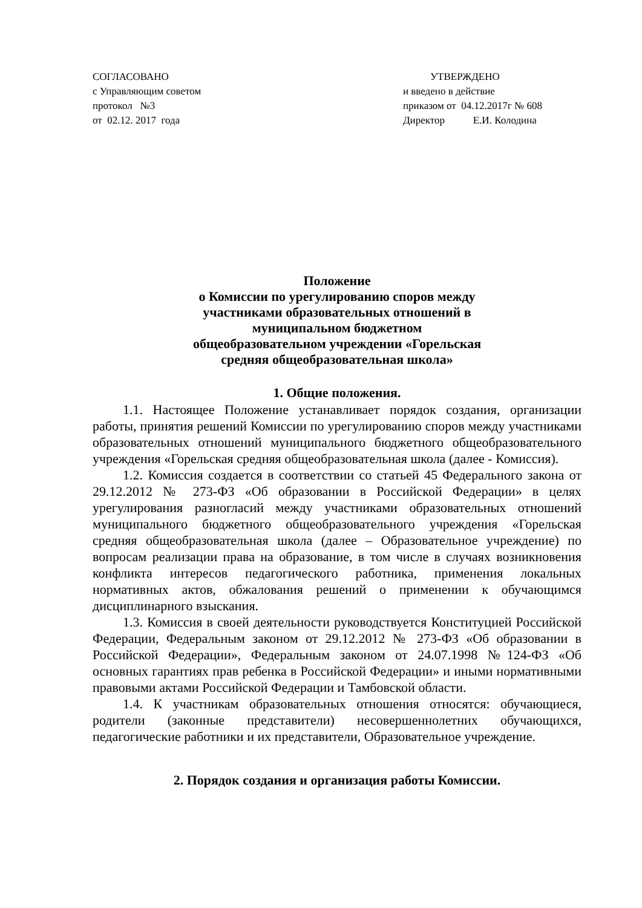СОГЛАСОВАНО
с Управляющим советом
протокол №3
от 02.12. 2017 года
УТВЕРЖДЕНО
и введено в действие
приказом от 04.12.2017г № 608
Директор Е.И. Колодина
Положение
о Комиссии по урегулированию споров между
участниками образовательных отношений в
муниципальном бюджетном
общеобразовательном учреждении «Горельская
средняя общеобразовательная школа»
1. Общие положения.
1.1. Настоящее Положение устанавливает порядок создания, организации работы, принятия решений Комиссии по урегулированию споров между участниками образовательных отношений муниципального бюджетного общеобразовательного учреждения «Горельская средняя общеобразовательная школа (далее - Комиссия).
1.2. Комиссия создается в соответствии со статьей 45 Федерального закона от 29.12.2012 № 273-ФЗ «Об образовании в Российской Федерации» в целях урегулирования разногласий между участниками образовательных отношений муниципального бюджетного общеобразовательного учреждения «Горельская средняя общеобразовательная школа (далее – Образовательное учреждение) по вопросам реализации права на образование, в том числе в случаях возникновения конфликта интересов педагогического работника, применения локальных нормативных актов, обжалования решений о применении к обучающимся дисциплинарного взыскания.
1.3. Комиссия в своей деятельности руководствуется Конституцией Российской Федерации, Федеральным законом от 29.12.2012 № 273-ФЗ «Об образовании в Российской Федерации», Федеральным законом от 24.07.1998 №124-ФЗ «Об основных гарантиях прав ребенка в Российской Федерации» и иными нормативными правовыми актами Российской Федерации и Тамбовской области.
1.4. К участникам образовательных отношения относятся: обучающиеся, родители (законные представители) несовершеннолетних обучающихся, педагогические работники и их представители, Образовательное учреждение.
2. Порядок создания и организация работы Комиссии.